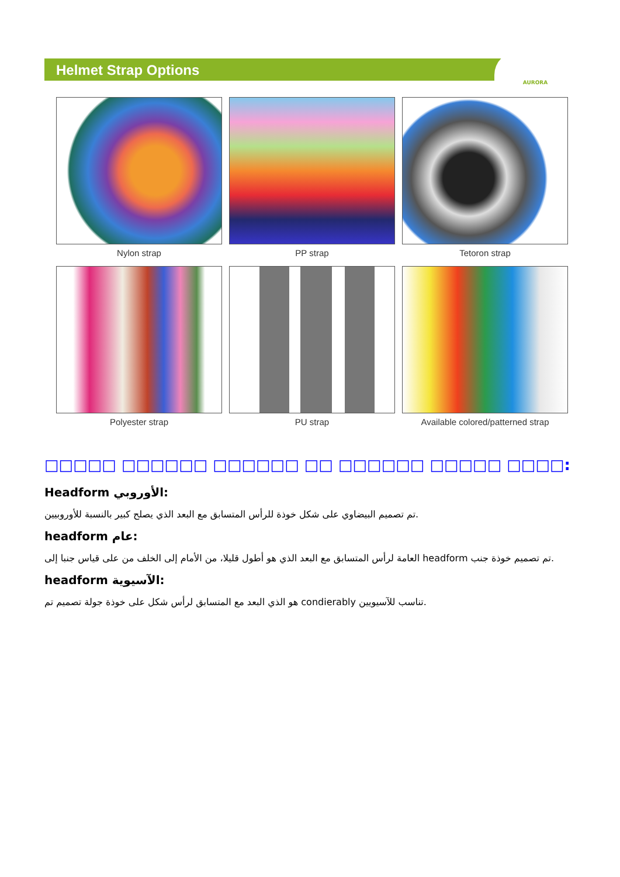Helmet Strap Options
AURORA
Nylon strap
PP strap
Tetoron strap
Polyester strap
PU strap
Available colored/patterned strap
□□□□□ □□□□□□ □□□□□□ □□ □□□□□□ □□□□□ □□□□:
Headform الأوروبي:
تم تصميم البيضاوي على شكل خوذة للرأس المتسابق مع البعد الذي يصلح كبير بالنسبة للأوروبيين.
headform عام:
العامة لرأس المتسابق مع البعد الذي هو أطول قليلا، من الأمام إلى الخلف من على قياس جنبا إلى headform تم تصميم خوذة جنب.
headform الآسيوية:
هو الذي البعد مع المتسابق لرأس شكل على خوذة جولة تصميم تم condierably تناسب للآسيويين.